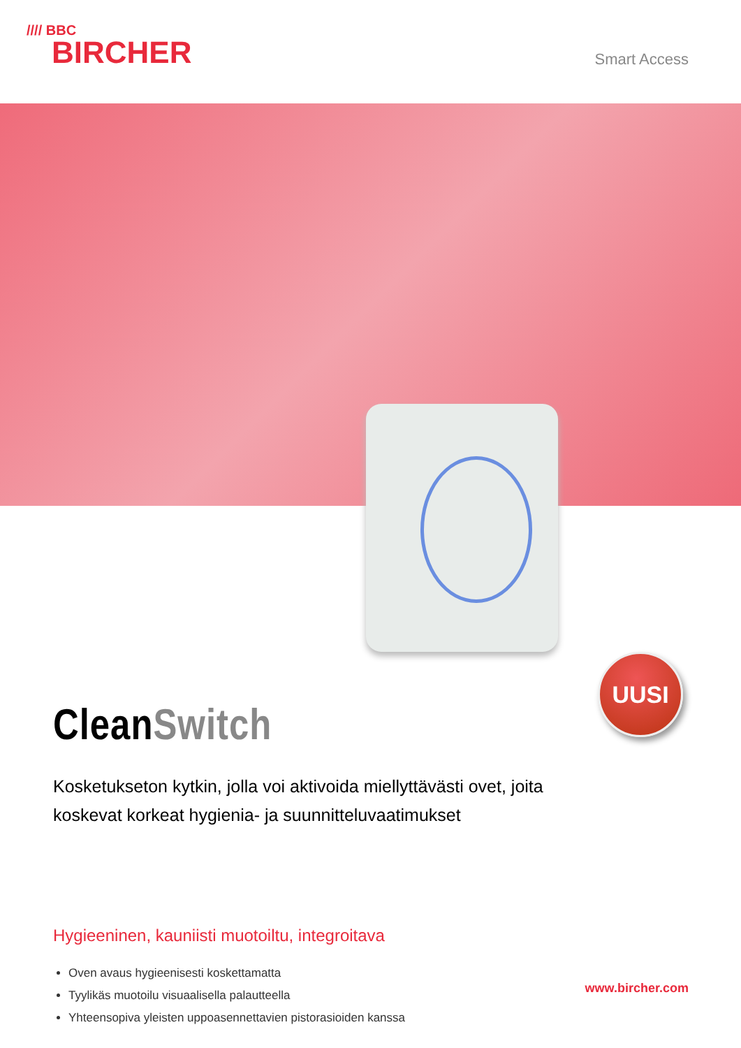//// BBC
BIRCHER
Smart Access
UUSI
CleanSwitch
Kosketukseton kytkin, jolla voi aktivoida miellyttävästi ovet, joita koskevat korkeat hygienia- ja suunnitteluvaatimukset
Hygieeninen, kauniisti muotoiltu, integroitava
Oven avaus hygieenisesti koskettamatta
Tyylikäs muotoilu visuaalisella palautteella
Yhteensopiva yleisten uppoasennettavien pistorasioiden kanssa
www.bircher.com